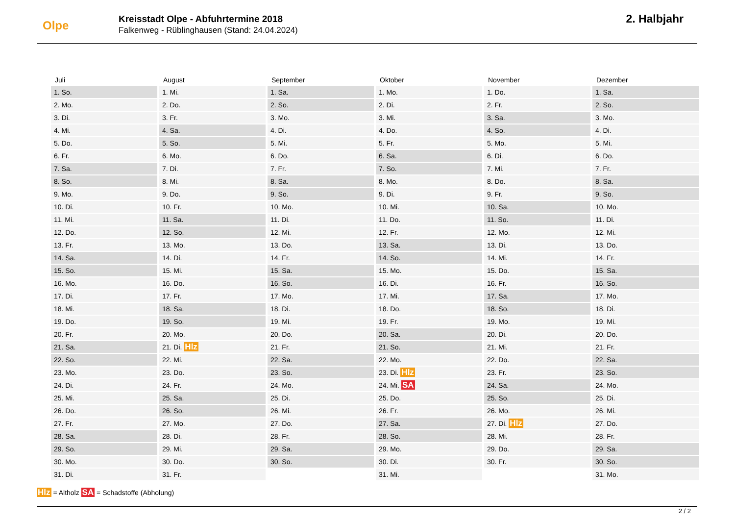Olpe
Kreisstadt Olpe - Abfuhrtermine 2018
Falkenweg - Rüblinghausen (Stand: 24.04.2024)
2. Halbjahr
| Juli | August | September | Oktober | November | Dezember |
| --- | --- | --- | --- | --- | --- |
| 1. So. | 1. Mi. | 1. Sa. | 1. Mo. | 1. Do. | 1. Sa. |
| 2. Mo. | 2. Do. | 2. So. | 2. Di. | 2. Fr. | 2. So. |
| 3. Di. | 3. Fr. | 3. Mo. | 3. Mi. | 3. Sa. | 3. Mo. |
| 4. Mi. | 4. Sa. | 4. Di. | 4. Do. | 4. So. | 4. Di. |
| 5. Do. | 5. So. | 5. Mi. | 5. Fr. | 5. Mo. | 5. Mi. |
| 6. Fr. | 6. Mo. | 6. Do. | 6. Sa. | 6. Di. | 6. Do. |
| 7. Sa. | 7. Di. | 7. Fr. | 7. So. | 7. Mi. | 7. Fr. |
| 8. So. | 8. Mi. | 8. Sa. | 8. Mo. | 8. Do. | 8. Sa. |
| 9. Mo. | 9. Do. | 9. So. | 9. Di. | 9. Fr. | 9. So. |
| 10. Di. | 10. Fr. | 10. Mo. | 10. Mi. | 10. Sa. | 10. Mo. |
| 11. Mi. | 11. Sa. | 11. Di. | 11. Do. | 11. So. | 11. Di. |
| 12. Do. | 12. So. | 12. Mi. | 12. Fr. | 12. Mo. | 12. Mi. |
| 13. Fr. | 13. Mo. | 13. Do. | 13. Sa. | 13. Di. | 13. Do. |
| 14. Sa. | 14. Di. | 14. Fr. | 14. So. | 14. Mi. | 14. Fr. |
| 15. So. | 15. Mi. | 15. Sa. | 15. Mo. | 15. Do. | 15. Sa. |
| 16. Mo. | 16. Do. | 16. So. | 16. Di. | 16. Fr. | 16. So. |
| 17. Di. | 17. Fr. | 17. Mo. | 17. Mi. | 17. Sa. | 17. Mo. |
| 18. Mi. | 18. Sa. | 18. Di. | 18. Do. | 18. So. | 18. Di. |
| 19. Do. | 19. So. | 19. Mi. | 19. Fr. | 19. Mo. | 19. Mi. |
| 20. Fr. | 20. Mo. | 20. Do. | 20. Sa. | 20. Di. | 20. Do. |
| 21. Sa. | 21. Di. Hlz | 21. Fr. | 21. So. | 21. Mi. | 21. Fr. |
| 22. So. | 22. Mi. | 22. Sa. | 22. Mo. | 22. Do. | 22. Sa. |
| 23. Mo. | 23. Do. | 23. So. | 23. Di. Hlz | 23. Fr. | 23. So. |
| 24. Di. | 24. Fr. | 24. Mo. | 24. Mi. SA | 24. Sa. | 24. Mo. |
| 25. Mi. | 25. Sa. | 25. Di. | 25. Do. | 25. So. | 25. Di. |
| 26. Do. | 26. So. | 26. Mi. | 26. Fr. | 26. Mo. | 26. Mi. |
| 27. Fr. | 27. Mo. | 27. Do. | 27. Sa. | 27. Di. Hlz | 27. Do. |
| 28. Sa. | 28. Di. | 28. Fr. | 28. So. | 28. Mi. | 28. Fr. |
| 29. So. | 29. Mi. | 29. Sa. | 29. Mo. | 29. Do. | 29. Sa. |
| 30. Mo. | 30. Do. | 30. So. | 30. Di. | 30. Fr. | 30. So. |
| 31. Di. | 31. Fr. | | 31. Mi. | | 31. Mo. |
Hlz = Altholz SA = Schadstoffe (Abholung)
2 / 2